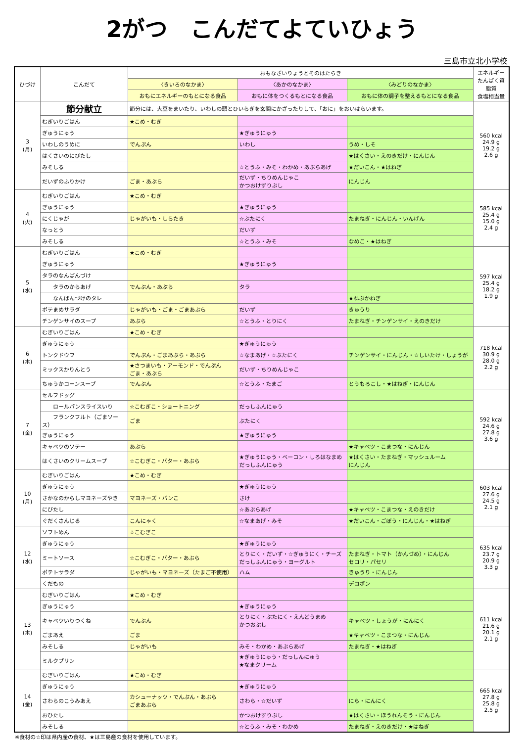2がつ　こんだてよていひょう
三島市立北小学校
| ひづけ | こんだて | おもなざいりょうとそのはたらき | | | エネルギー たんぱく質 脂質 食塩相当量 |
| --- | --- | --- | --- | --- | --- |
| | | 〈きいろのなかま〉 | 〈あかのなかま〉 | 〈みどりのなかま〉 | |
| | | おもにエネルギーのもとになる食品 | おもに体をつくるもとになる食品 | おもに体の調子を整えるもとになる食品 | |
| 3 (月) | 節分献立 | 節分には、大豆をまいたり、いわしの頭とひいらぎを玄関にかざったりして、「おに」をおいはらいます。 | | | 560 kcal 24.9 g 19.2 g 2.6 g |
| | むぎいりごはん | ★こめ・むぎ | | | |
| | ぎゅうにゅう | | ★ぎゅうにゅう | | |
| | いわしのうめに | でんぷん | いわし | うめ・しそ | |
| | はくさいのにびたし | | | ★はくさい・えのきだけ・にんじん | |
| | みそしる | | ☆とうふ・みそ・わかめ・あぶらあげ | ★だいこん・★はねぎ | |
| | だいずのふりかけ | ごま・あぶら | だいず・ちりめんじゃこ かつおけずりぶし | にんじん | |
| 4 (火) | むぎいりごはん | ★こめ・むぎ | | | 585 kcal 25.4 g 15.0 g 2.4 g |
| | ぎゅうにゅう | | ★ぎゅうにゅう | | |
| | にくじゃが | じゃがいも・しらたき | ☆ぶたにく | たまねぎ・にんじん・いんげん | |
| | なっとう | | だいず | | |
| | みそしる | | ☆とうふ・みそ | なめこ・★はねぎ | |
| 5 (水) | むぎいりごはん | ★こめ・むぎ | | | 597 kcal 25.4 g 18.2 g 1.9 g |
| | ぎゅうにゅう | | ★ぎゅうにゅう | | |
| | タラのなんばんづけ | | | | |
| | タラのからあげ | でんぷん・あぶら | タラ | | |
| | なんばんづけのタレ | | | ★ねぶかねぎ | |
| | ポテまめサラダ | じゃがいも・ごま・ごまあぶら | だいず | きゅうり | |
| | チンゲンサイのスープ | あぶら | ☆とうふ・とりにく | たまねぎ・チンゲンサイ・えのきだけ | |
| 6 (木) | むぎいりごはん | ★こめ・むぎ | | | 718 kcal 30.9 g 28.0 g 2.2 g |
| | ぎゅうにゅう | | ★ぎゅうにゅう | | |
| | トンクドウフ | でんぷん・ごまあぶら・あぶら | ☆なまあげ・☆ぶたにく | チンゲンサイ・にんじん・☆しいたけ・しょうが | |
| | ミックスかりんとう | ★さつまいも・アーモンド・でんぷん ごま・あぶら | だいず・ちりめんじゃこ | | |
| | ちゅうかコーンスープ | でんぷん | ☆とうふ・たまご | とうもろこし・★はねぎ・にんじん | |
| 7 (金) | セルフドッグ | | | | 592 kcal 24.6 g 27.8 g 3.6 g |
| | ロールパンスライスいり | ☆こむぎこ・ショートニング | だっしふんにゅう | | |
| | フランクフルト（ごまソース） | ごま | ぶたにく | | |
| | ぎゅうにゅう | | ★ぎゅうにゅう | | |
| | キャベツのソテー | あぶら | | ★キャベツ・こまつな・にんじん | |
| | はくさいのクリームスープ | ☆こむぎこ・バター・あぶら | ★ぎゅうにゅう・ベーコン・しろはなまめ だっしふんにゅう | ★はくさい・たまねぎ・マッシュルーム にんじん | |
| 10 (月) | むぎいりごはん | ★こめ・むぎ | | | 603 kcal 27.6 g 24.5 g 2.1 g |
| | ぎゅうにゅう | | ★ぎゅうにゅう | | |
| | さかなのからしマヨネーズやき | マヨネーズ・パンこ | さけ | | |
| | にびたし | | ☆あぶらあげ | ★キャベツ・こまつな・えのきだけ | |
| | ぐだくさんじる | こんにゃく | ☆なまあげ・みそ | ★だいこん・ごぼう・にんじん・★はねぎ | |
| 12 (水) | ソフトめん | ☆こむぎこ | | | 635 kcal 23.7 g 20.9 g 3.3 g |
| | ぎゅうにゅう | | ★ぎゅうにゅう | | |
| | ミートソース | ☆こむぎこ・バター・あぶら | とりにく・だいず・☆ぎゅうにく・チーズ だっしふんにゅう・ヨーグルト | たまねぎ・トマト（かんづめ）・にんじん セロリ・パセリ | |
| | ポテトサラダ | じゃがいも・マヨネーズ（たまご不使用） | ハム | きゅうり・にんじん | |
| | くだもの | | | デコポン | |
| 13 (木) | むぎいりごはん | ★こめ・むぎ | | | 611 kcal 21.6 g 20.1 g 2.1 g |
| | ぎゅうにゅう | | ★ぎゅうにゅう | | |
| | キャベツいりつくね | でんぷん | とりにく・ぶたにく・えんどうまめ かつおぶし | キャベツ・しょうが・にんにく | |
| | ごまあえ | ごま | | ★キャベツ・こまつな・にんじん | |
| | みそしる | じゃがいも | みそ・わかめ・あぶらあげ | たまねぎ・★はねぎ | |
| | ミルクプリン | | ★ぎゅうにゅう・だっしんにゅう ★なまクリーム | | |
| 14 (金) | むぎいりごはん | ★こめ・むぎ | | | 665 kcal 27.8 g 25.8 g 2.5 g |
| | ぎゅうにゅう | | ★ぎゅうにゅう | | |
| | さわらのこうみあえ | カシューナッツ・でんぷん・あぶら ごまあぶら | さわら・☆だいず | にら・にんにく | |
| | おひたし | | かつおけずりぶし | ★はくさい・ほうれんそう・にんじん | |
| | みそしる | | ☆とうふ・みそ・わかめ | たまねぎ・えのきだけ・★はねぎ | |
※食材の☆印は県内産の食材、★は三島産の食材を使用しています。